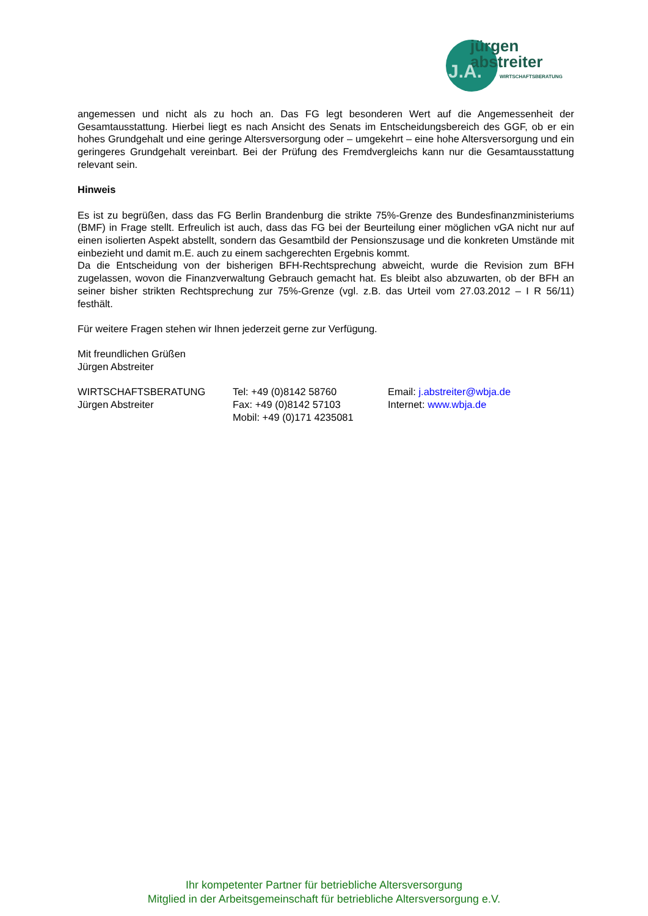jürgen
abstreiter
WIRTSCHAFTSBERATUNG
J.A.
angemessen und nicht als zu hoch an. Das FG legt besonderen Wert auf die Angemessenheit der Gesamtausstattung. Hierbei liegt es nach Ansicht des Senats im Entscheidungsbereich des GGF, ob er ein hohes Grundgehalt und eine geringe Altersversorgung oder – umgekehrt – eine hohe Altersversorgung und ein geringeres Grundgehalt vereinbart. Bei der Prüfung des Fremdvergleichs kann nur die Gesamtausstattung relevant sein.
Hinweis
Es ist zu begrüßen, dass das FG Berlin Brandenburg die strikte 75%-Grenze des Bundesfinanzministeriums (BMF) in Frage stellt. Erfreulich ist auch, dass das FG bei der Beurteilung einer möglichen vGA nicht nur auf einen isolierten Aspekt abstellt, sondern das Gesamtbild der Pensionszusage und die konkreten Umstände mit einbezieht und damit m.E. auch zu einem sachgerechten Ergebnis kommt.
Da die Entscheidung von der bisherigen BFH-Rechtsprechung abweicht, wurde die Revision zum BFH zugelassen, wovon die Finanzverwaltung Gebrauch gemacht hat. Es bleibt also abzuwarten, ob der BFH an seiner bisher strikten Rechtsprechung zur 75%-Grenze (vgl. z.B. das Urteil vom 27.03.2012 – I R 56/11) festhält.
Für weitere Fragen stehen wir Ihnen jederzeit gerne zur Verfügung.
Mit freundlichen Grüßen
Jürgen Abstreiter
WIRTSCHAFTSBERATUNG
Jürgen Abstreiter
Tel: +49 (0)8142 58760
Fax: +49 (0)8142 57103
Mobil: +49 (0)171 4235081
Email: j.abstreiter@wbja.de
Internet: www.wbja.de
Ihr kompetenter Partner für betriebliche Altersversorgung
Mitglied in der Arbeitsgemeinschaft für betriebliche Altersversorgung e.V.